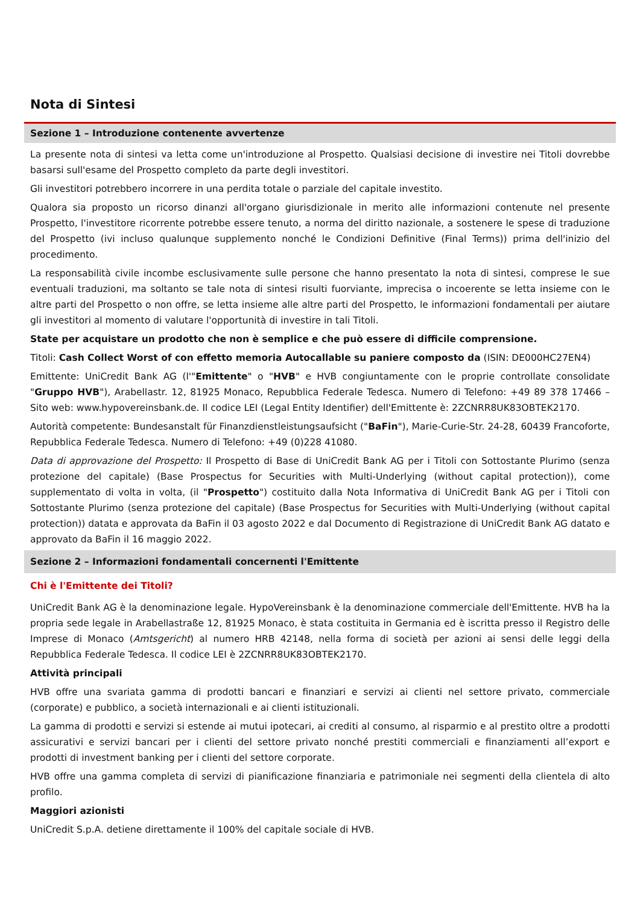Nota di Sintesi
Sezione 1 – Introduzione contenente avvertenze
La presente nota di sintesi va letta come un'introduzione al Prospetto. Qualsiasi decisione di investire nei Titoli dovrebbe basarsi sull'esame del Prospetto completo da parte degli investitori.
Gli investitori potrebbero incorrere in una perdita totale o parziale del capitale investito.
Qualora sia proposto un ricorso dinanzi all'organo giurisdizionale in merito alle informazioni contenute nel presente Prospetto, l'investitore ricorrente potrebbe essere tenuto, a norma del diritto nazionale, a sostenere le spese di traduzione del Prospetto (ivi incluso qualunque supplemento nonché le Condizioni Definitive (Final Terms)) prima dell'inizio del procedimento.
La responsabilità civile incombe esclusivamente sulle persone che hanno presentato la nota di sintesi, comprese le sue eventuali traduzioni, ma soltanto se tale nota di sintesi risulti fuorviante, imprecisa o incoerente se letta insieme con le altre parti del Prospetto o non offre, se letta insieme alle altre parti del Prospetto, le informazioni fondamentali per aiutare gli investitori al momento di valutare l'opportunità di investire in tali Titoli.
State per acquistare un prodotto che non è semplice e che può essere di difficile comprensione.
Titoli: Cash Collect Worst of con effetto memoria Autocallable su paniere composto da (ISIN: DE000HC27EN4)
Emittente: UniCredit Bank AG (l'"Emittente" o "HVB" e HVB congiuntamente con le proprie controllate consolidate "Gruppo HVB"), Arabellastr. 12, 81925 Monaco, Repubblica Federale Tedesca. Numero di Telefono: +49 89 378 17466 – Sito web: www.hypovereinsbank.de. Il codice LEI (Legal Entity Identifier) dell'Emittente è: 2ZCNRR8UK83OBTEK2170.
Autorità competente: Bundesanstalt für Finanzdienstleistungsaufsicht ("BaFin"), Marie-Curie-Str. 24-28, 60439 Francoforte, Repubblica Federale Tedesca. Numero di Telefono: +49 (0)228 41080.
Data di approvazione del Prospetto: Il Prospetto di Base di UniCredit Bank AG per i Titoli con Sottostante Plurimo (senza protezione del capitale) (Base Prospectus for Securities with Multi-Underlying (without capital protection)), come supplementato di volta in volta, (il "Prospetto") costituito dalla Nota Informativa di UniCredit Bank AG per i Titoli con Sottostante Plurimo (senza protezione del capitale) (Base Prospectus for Securities with Multi-Underlying (without capital protection)) datata e approvata da BaFin il 03 agosto 2022 e dal Documento di Registrazione di UniCredit Bank AG datato e approvato da BaFin il 16 maggio 2022.
Sezione 2 – Informazioni fondamentali concernenti l'Emittente
Chi è l'Emittente dei Titoli?
UniCredit Bank AG è la denominazione legale. HypoVereinsbank è la denominazione commerciale dell'Emittente. HVB ha la propria sede legale in Arabellastraße 12, 81925 Monaco, è stata costituita in Germania ed è iscritta presso il Registro delle Imprese di Monaco (Amtsgericht) al numero HRB 42148, nella forma di società per azioni ai sensi delle leggi della Repubblica Federale Tedesca. Il codice LEI è 2ZCNRR8UK83OBTEK2170.
Attività principali
HVB offre una svariata gamma di prodotti bancari e finanziari e servizi ai clienti nel settore privato, commerciale (corporate) e pubblico, a società internazionali e ai clienti istituzionali.
La gamma di prodotti e servizi si estende ai mutui ipotecari, ai crediti al consumo, al risparmio e al prestito oltre a prodotti assicurativi e servizi bancari per i clienti del settore privato nonché prestiti commerciali e finanziamenti all’export e prodotti di investment banking per i clienti del settore corporate.
HVB offre una gamma completa di servizi di pianificazione finanziaria e patrimoniale nei segmenti della clientela di alto profilo.
Maggiori azionisti
UniCredit S.p.A. detiene direttamente il 100% del capitale sociale di HVB.